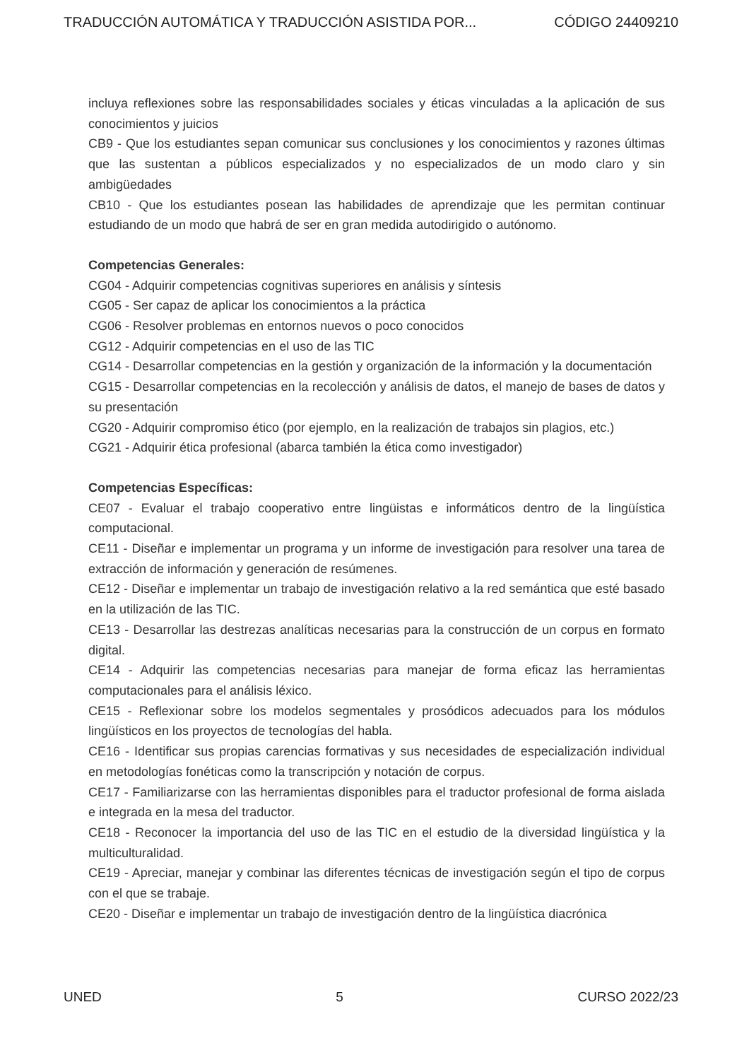TRADUCCIÓN AUTOMÁTICA Y TRADUCCIÓN ASISTIDA POR... CÓDIGO 24409210
incluya reflexiones sobre las responsabilidades sociales y éticas vinculadas a la aplicación de sus conocimientos y juicios
CB9 - Que los estudiantes sepan comunicar sus conclusiones y los conocimientos y razones últimas que las sustentan a públicos especializados y no especializados de un modo claro y sin ambigüedades
CB10 - Que los estudiantes posean las habilidades de aprendizaje que les permitan continuar estudiando de un modo que habrá de ser en gran medida autodirigido o autónomo.
Competencias Generales:
CG04 - Adquirir competencias cognitivas superiores en análisis y síntesis
CG05 - Ser capaz de aplicar los conocimientos a la práctica
CG06 - Resolver problemas en entornos nuevos o poco conocidos
CG12 - Adquirir competencias en el uso de las TIC
CG14 - Desarrollar competencias en la gestión y organización de la información y la documentación
CG15 - Desarrollar competencias en la recolección y análisis de datos, el manejo de bases de datos y su presentación
CG20 - Adquirir compromiso ético (por ejemplo, en la realización de trabajos sin plagios, etc.)
CG21 - Adquirir ética profesional (abarca también la ética como investigador)
Competencias Específicas:
CE07 - Evaluar el trabajo cooperativo entre lingüistas e informáticos dentro de la lingüística computacional.
CE11 - Diseñar e implementar un programa y un informe de investigación para resolver una tarea de extracción de información y generación de resúmenes.
CE12 - Diseñar e implementar un trabajo de investigación relativo a la red semántica que esté basado en la utilización de las TIC.
CE13 - Desarrollar las destrezas analíticas necesarias para la construcción de un corpus en formato digital.
CE14 - Adquirir las competencias necesarias para manejar de forma eficaz las herramientas computacionales para el análisis léxico.
CE15 - Reflexionar sobre los modelos segmentales y prosódicos adecuados para los módulos lingüísticos en los proyectos de tecnologías del habla.
CE16 - Identificar sus propias carencias formativas y sus necesidades de especialización individual en metodologías fonéticas como la transcripción y notación de corpus.
CE17 - Familiarizarse con las herramientas disponibles para el traductor profesional de forma aislada e integrada en la mesa del traductor.
CE18 - Reconocer la importancia del uso de las TIC en el estudio de la diversidad lingüística y la multiculturalidad.
CE19 - Apreciar, manejar y combinar las diferentes técnicas de investigación según el tipo de corpus con el que se trabaje.
CE20 - Diseñar e implementar un trabajo de investigación dentro de la lingüística diacrónica
UNED 5 CURSO 2022/23